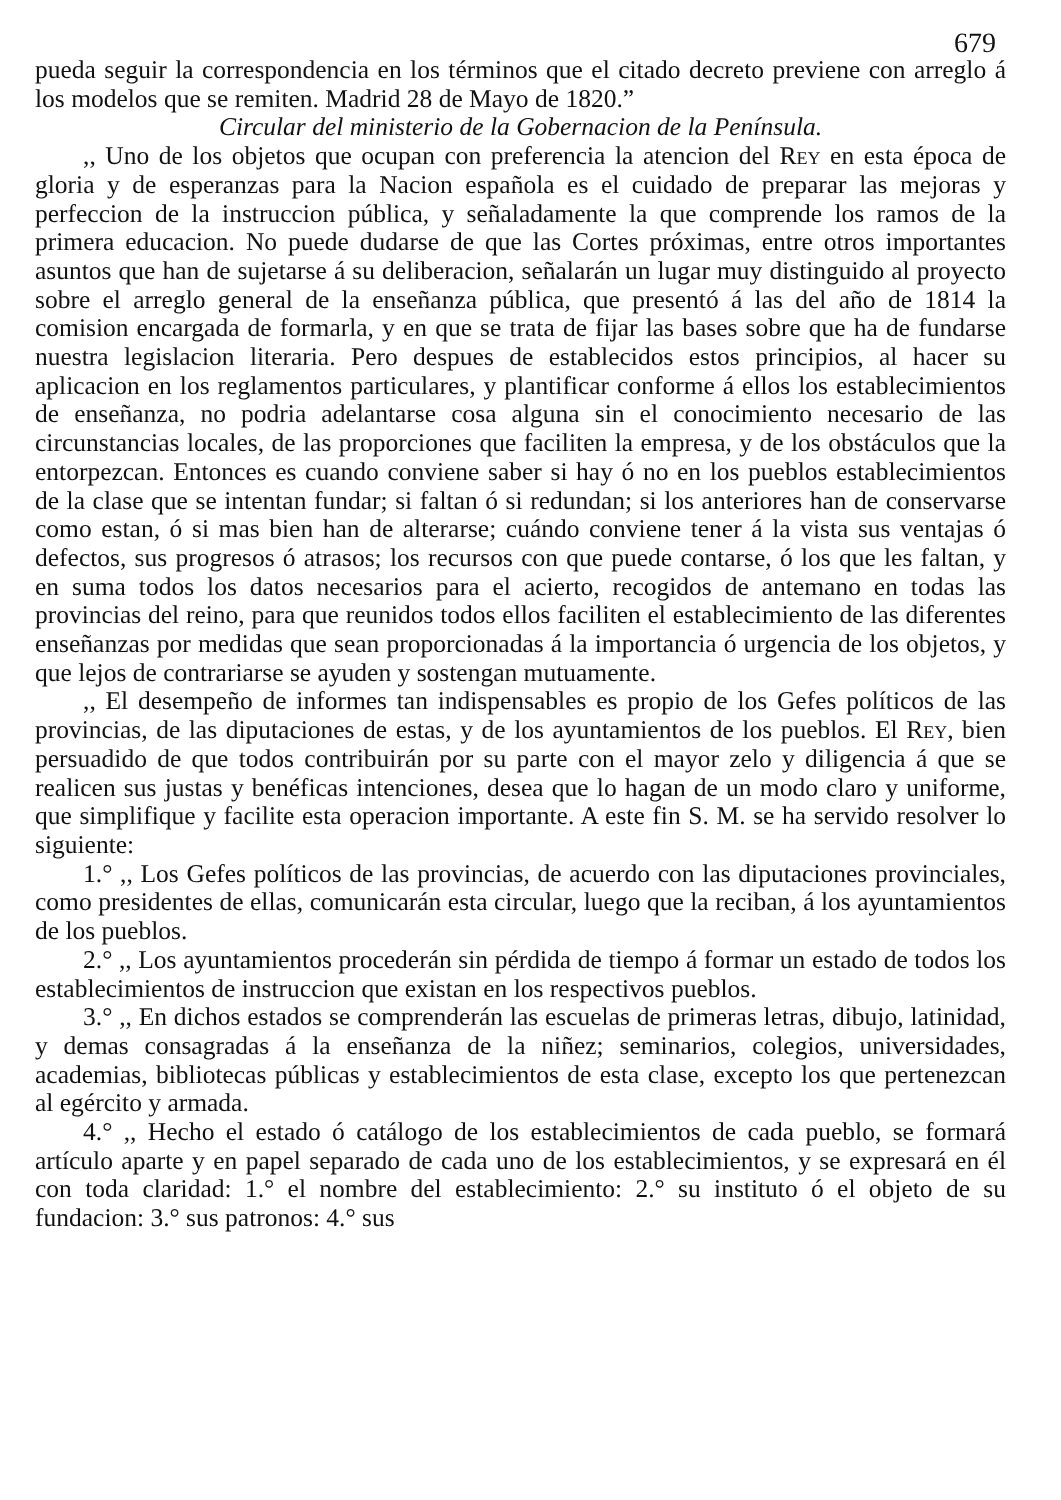679
pueda seguir la correspondencia en los términos que el citado decreto previene con arreglo á los modelos que se remiten. Madrid 28 de Mayo de 1820.”
Circular del ministerio de la Gobernacion de la Península.
,, Uno de los objetos que ocupan con preferencia la atencion del Rey en esta época de gloria y de esperanzas para la Nacion española es el cuidado de preparar las mejoras y perfeccion de la instruccion pública, y señaladamente la que comprende los ramos de la primera educacion. No puede dudarse de que las Cortes próximas, entre otros importantes asuntos que han de sujetarse á su deliberacion, señalarán un lugar muy distinguido al proyecto sobre el arreglo general de la enseñanza pública, que presentó á las del año de 1814 la comision encargada de formarla, y en que se trata de fijar las bases sobre que ha de fundarse nuestra legislacion literaria. Pero despues de establecidos estos principios, al hacer su aplicacion en los reglamentos particulares, y plantificar conforme á ellos los establecimientos de enseñanza, no podria adelantarse cosa alguna sin el conocimiento necesario de las circunstancias locales, de las proporciones que faciliten la empresa, y de los obstáculos que la entorpezcan. Entonces es cuando conviene saber si hay ó no en los pueblos establecimientos de la clase que se intentan fundar; si faltan ó si redundan; si los anteriores han de conservarse como estan, ó si mas bien han de alterarse; cuándo conviene tener á la vista sus ventajas ó defectos, sus progresos ó atrasos; los recursos con que puede contarse, ó los que les faltan, y en suma todos los datos necesarios para el acierto, recogidos de antemano en todas las provincias del reino, para que reunidos todos ellos faciliten el establecimiento de las diferentes enseñanzas por medidas que sean proporcionadas á la importancia ó urgencia de los objetos, y que lejos de contrariarse se ayuden y sostengan mutuamente.
,, El desempeño de informes tan indispensables es propio de los Gefes políticos de las provincias, de las diputaciones de estas, y de los ayuntamientos de los pueblos. El Rey, bien persuadido de que todos contribuirán por su parte con el mayor zelo y diligencia á que se realicen sus justas y benéficas intenciones, desea que lo hagan de un modo claro y uniforme, que simplifique y facilite esta operacion importante. A este fin S. M. se ha servido resolver lo siguiente:
1.° ,, Los Gefes políticos de las provincias, de acuerdo con las diputaciones provinciales, como presidentes de ellas, comunicarán esta circular, luego que la reciban, á los ayuntamientos de los pueblos.
2.° ,, Los ayuntamientos procederán sin pérdida de tiempo á formar un estado de todos los establecimientos de instruccion que existan en los respectivos pueblos.
3.° ,, En dichos estados se comprenderán las escuelas de primeras letras, dibujo, latinidad, y demas consagradas á la enseñanza de la niñez; seminarios, colegios, universidades, academias, bibliotecas públicas y establecimientos de esta clase, excepto los que pertenezcan al egército y armada.
4.° ,, Hecho el estado ó catálogo de los establecimientos de cada pueblo, se formará artículo aparte y en papel separado de cada uno de los establecimientos, y se expresará en él con toda claridad: 1.° el nombre del establecimiento: 2.° su instituto ó el objeto de su fundacion: 3.° sus patronos: 4.° sus